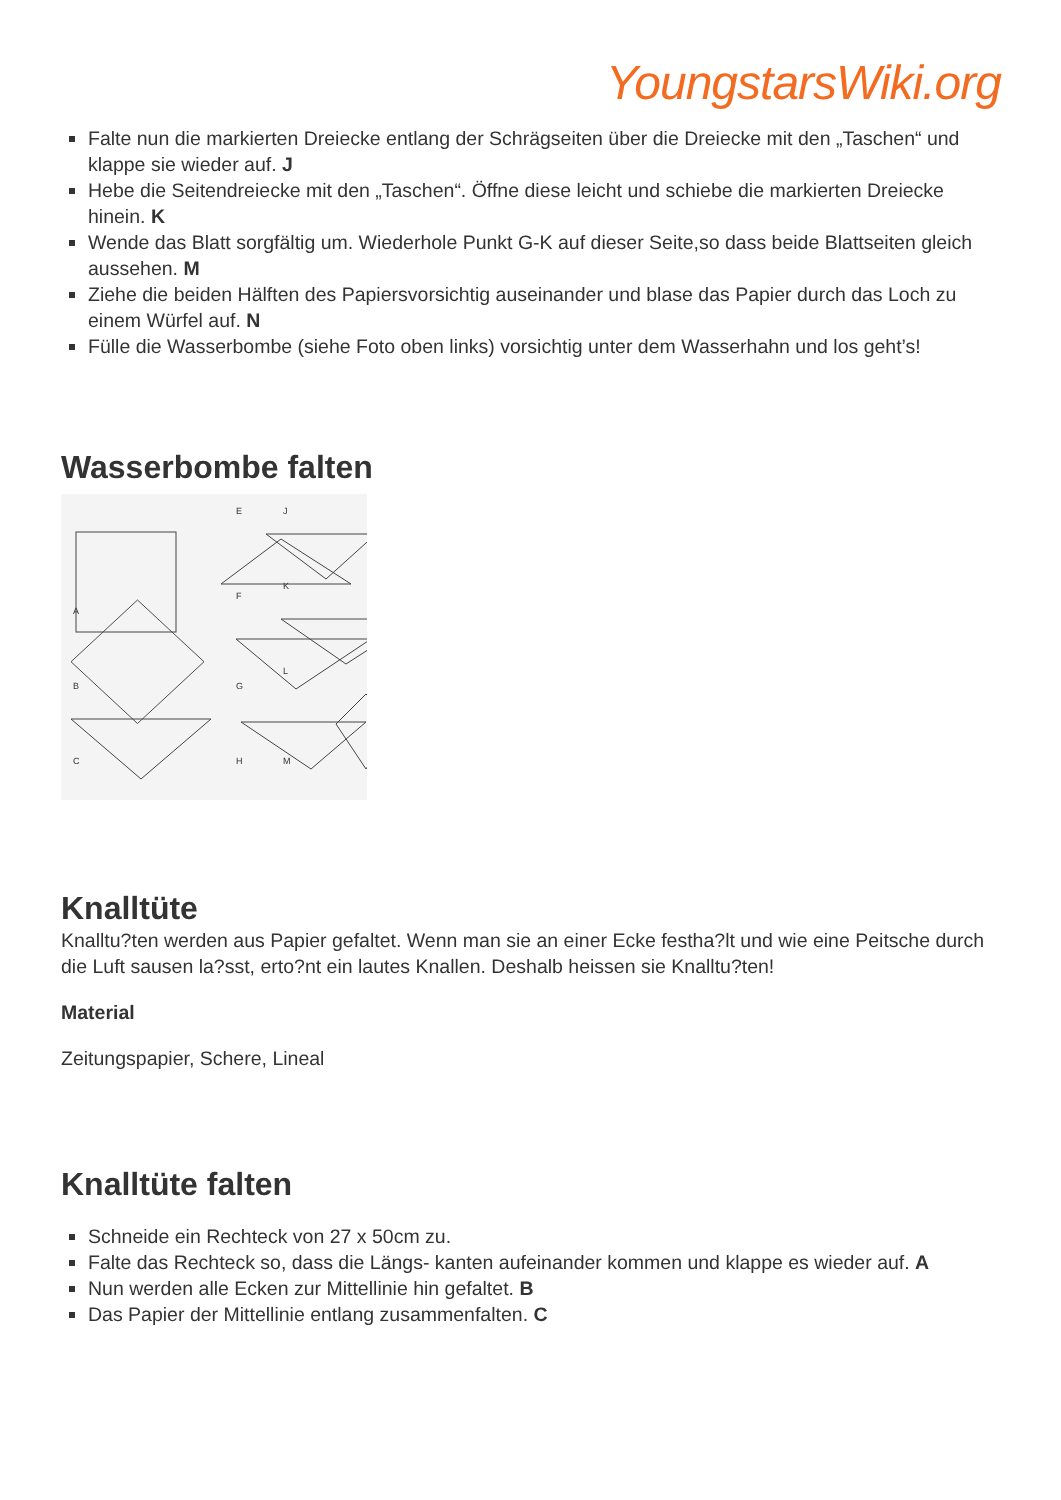YoungstarsWiki.org
Falte nun die markierten Dreiecke entlang der Schrägseiten über die Dreiecke mit den „Taschen“ und klappe sie wieder auf. J
Hebe die Seitendreiecke mit den „Taschen“. Öffne diese leicht und schiebe die markierten Dreiecke hinein. K
Wende das Blatt sorgfältig um. Wiederhole Punkt G-K auf dieser Seite,so dass beide Blattseiten gleich aussehen. M
Ziehe die beiden Hälften des Papiersvorsichtig auseinander und blase das Papier durch das Loch zu einem Würfel auf. N
Fülle die Wasserbombe (siehe Foto oben links) vorsichtig unter dem Wasserhahn und los geht’s!
Wasserbombe falten
A
B
C
E
F
G
H
J
K
L
M
Knalltüte
Knalltu?ten werden aus Papier gefaltet. Wenn man sie an einer Ecke festha?lt und wie eine Peitsche durch die Luft sausen la?sst, erto?nt ein lautes Knallen. Deshalb heissen sie Knalltu?ten!
Material
Zeitungspapier, Schere, Lineal
Knalltüte falten
Schneide ein Rechteck von 27 x 50cm zu.
Falte das Rechteck so, dass die Längs- kanten aufeinander kommen und klappe es wieder auf. A
Nun werden alle Ecken zur Mittellinie hin gefaltet. B
Das Papier der Mittellinie entlang zusammenfalten. C